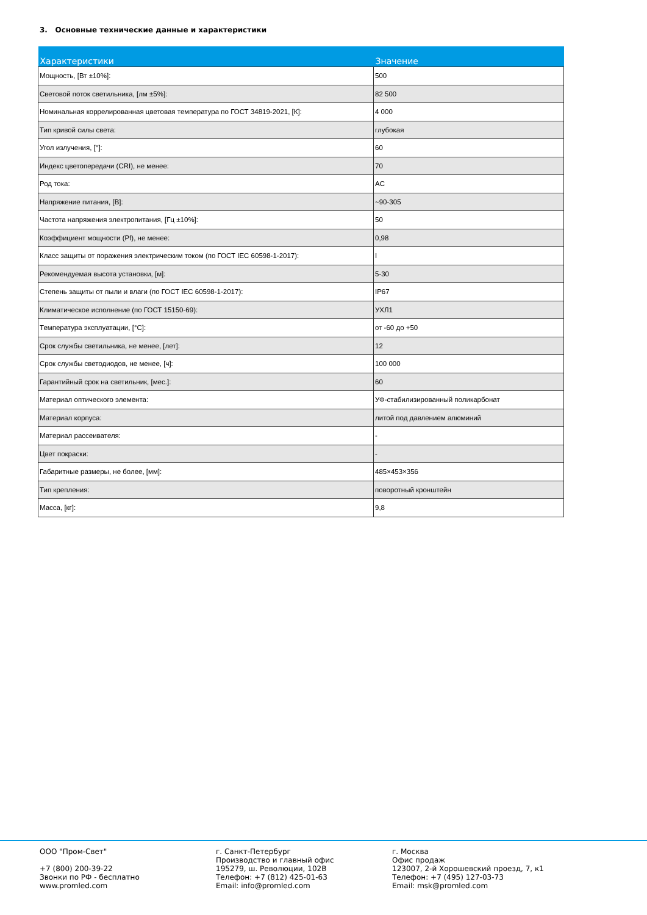3. Основные технические данные и характеристики
| Характеристики | Значение |
| --- | --- |
| Мощность, [Вт ±10%]: | 500 |
| Световой поток светильника, [лм ±5%]: | 82 500 |
| Номинальная коррелированная цветовая температура по ГОСТ 34819-2021, [К]: | 4 000 |
| Тип кривой силы света: | глубокая |
| Угол излучения, [°]: | 60 |
| Индекс цветопередачи (CRI), не менее: | 70 |
| Род тока: | AC |
| Напряжение питания, [В]: | ~90-305 |
| Частота напряжения электропитания, [Гц ±10%]: | 50 |
| Коэффициент мощности (Pf), не менее: | 0,98 |
| Класс защиты от поражения электрическим током (по ГОСТ IEC 60598-1-2017): | I |
| Рекомендуемая высота установки, [м]: | 5-30 |
| Степень защиты от пыли и влаги (по ГОСТ IEC 60598-1-2017): | IP67 |
| Климатическое исполнение (по ГОСТ 15150-69): | УХЛ1 |
| Температура эксплуатации, [°C]: | от -60 до +50 |
| Срок службы светильника, не менее, [лет]: | 12 |
| Срок службы светодиодов, не менее, [ч]: | 100 000 |
| Гарантийный срок на светильник, [мес.]: | 60 |
| Материал оптического элемента: | УФ-стабилизированный поликарбонат |
| Материал корпуса: | литой под давлением алюминий |
| Материал рассеивателя: | - |
| Цвет покраски: | - |
| Габаритные размеры, не более, [мм]: | 485×453×356 |
| Тип крепления: | поворотный кронштейн |
| Масса, [кг]: | 9,8 |
ООО "Пром-Свет"
+7 (800) 200-39-22
Звонки по РФ - бесплатно
www.promled.com
г. Санкт-Петербург
Производство и главный офис
195279, ш. Революции, 102В
Телефон: +7 (812) 425-01-63
Email: info@promled.com
г. Москва
Офис продаж
123007, 2-й Хорошевский проезд, 7, к1
Телефон: +7 (495) 127-03-73
Email: msk@promled.com